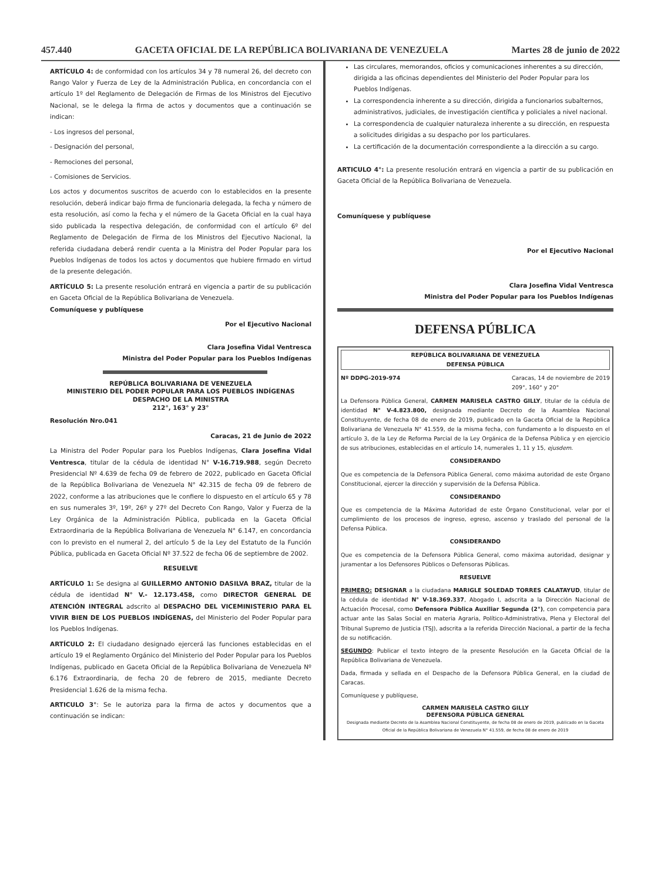457.440 GACETA OFICIAL DE LA REPÚBLICA BOLIVARIANA DE VENEZUELA Martes 28 de junio de 2022
ARTÍCULO 4: de conformidad con los artículos 34 y 78 numeral 26, del decreto con Rango Valor y Fuerza de Ley de la Administración Publica, en concordancia con el artículo 1º del Reglamento de Delegación de Firmas de los Ministros del Ejecutivo Nacional, se le delega la firma de actos y documentos que a continuación se indican:
- Los ingresos del personal,
- Designación del personal,
- Remociones del personal,
- Comisiones de Servicios.
Los actos y documentos suscritos de acuerdo con lo establecidos en la presente resolución, deberá indicar bajo firma de funcionaria delegada, la fecha y número de esta resolución, así como la fecha y el número de la Gaceta Oficial en la cual haya sido publicada la respectiva delegación, de conformidad con el artículo 6º del Reglamento de Delegación de Firma de los Ministros del Ejecutivo Nacional, la referida ciudadana deberá rendir cuenta a la Ministra del Poder Popular para los Pueblos Indígenas de todos los actos y documentos que hubiere firmado en virtud de la presente delegación.
ARTÍCULO 5: La presente resolución entrará en vigencia a partir de su publicación en Gaceta Oficial de la República Bolivariana de Venezuela.
Comuníquese y publíquese
Por el Ejecutivo Nacional
Clara Josefina Vidal Ventresca
Ministra del Poder Popular para los Pueblos Indígenas
REPÚBLICA BOLIVARIANA DE VENEZUELA
MINISTERIO DEL PODER POPULAR PARA LOS PUEBLOS INDÍGENAS
DESPACHO DE LA MINISTRA
212°, 163° y 23°
Resolución Nro.041
Caracas, 21 de Junio de 2022
La Ministra del Poder Popular para los Pueblos Indígenas, Clara Josefina Vidal Ventresca, titular de la cédula de identidad N° V-16.719.988, según Decreto Presidencial Nº 4.639 de fecha 09 de febrero de 2022, publicado en Gaceta Oficial de la República Bolivariana de Venezuela N° 42.315 de fecha 09 de febrero de 2022, conforme a las atribuciones que le confiere lo dispuesto en el artículo 65 y 78 en sus numerales 3º, 19º, 26º y 27º del Decreto Con Rango, Valor y Fuerza de la Ley Orgánica de la Administración Pública, publicada en la Gaceta Oficial Extraordinaria de la República Bolivariana de Venezuela N° 6.147, en concordancia con lo previsto en el numeral 2, del artículo 5 de la Ley del Estatuto de la Función Pública, publicada en Gaceta Oficial Nº 37.522 de fecha 06 de septiembre de 2002.
RESUELVE
ARTÍCULO 1: Se designa al GUILLERMO ANTONIO DASILVA BRAZ, titular de la cédula de identidad N° V.- 12.173.458, como DIRECTOR GENERAL DE ATENCIÓN INTEGRAL adscrito al DESPACHO DEL VICEMINISTERIO PARA EL VIVIR BIEN DE LOS PUEBLOS INDÍGENAS, del Ministerio del Poder Popular para los Pueblos Indígenas.
ARTÍCULO 2: El ciudadano designado ejercerá las funciones establecidas en el artículo 19 el Reglamento Orgánico del Ministerio del Poder Popular para los Pueblos Indígenas, publicado en Gaceta Oficial de la República Bolivariana de Venezuela Nº 6.176 Extraordinaria, de fecha 20 de febrero de 2015, mediante Decreto Presidencial 1.626 de la misma fecha.
ARTICULO 3°: Se le autoriza para la firma de actos y documentos que a continuación se indican:
Las circulares, memorandos, oficios y comunicaciones inherentes a su dirección, dirigida a las oficinas dependientes del Ministerio del Poder Popular para los Pueblos Indígenas.
La correspondencia inherente a su dirección, dirigida a funcionarios subalternos, administrativos, judiciales, de investigación científica y policiales a nivel nacional.
La correspondencia de cualquier naturaleza inherente a su dirección, en respuesta a solicitudes dirigidas a su despacho por los particulares.
La certificación de la documentación correspondiente a la dirección a su cargo.
ARTICULO 4°: La presente resolución entrará en vigencia a partir de su publicación en Gaceta Oficial de la República Bolivariana de Venezuela.
Comuníquese y publíquese
Por el Ejecutivo Nacional
Clara Josefina Vidal Ventresca
Ministra del Poder Popular para los Pueblos Indígenas
DEFENSA PÚBLICA
REPÚBLICA BOLIVARIANA DE VENEZUELA
DEFENSA PÚBLICA
Nº DDPG-2019-974 Caracas, 14 de noviembre de 2019
209°, 160° y 20°
La Defensora Pública General, CARMEN MARISELA CASTRO GILLY, titular de la cédula de identidad N° V-4.823.800, designada mediante Decreto de la Asamblea Nacional Constituyente, de fecha 08 de enero de 2019, publicado en la Gaceta Oficial de la República Bolivariana de Venezuela N° 41.559, de la misma fecha, con fundamento a lo dispuesto en el artículo 3, de la Ley de Reforma Parcial de la Ley Orgánica de la Defensa Pública y en ejercicio de sus atribuciones, establecidas en el artículo 14, numerales 1, 11 y 15, ejusdem.
CONSIDERANDO
Que es competencia de la Defensora Pública General, como máxima autoridad de este Órgano Constitucional, ejercer la dirección y supervisión de la Defensa Pública.
CONSIDERANDO
Que es competencia de la Máxima Autoridad de este Órgano Constitucional, velar por el cumplimiento de los procesos de ingreso, egreso, ascenso y traslado del personal de la Defensa Pública.
CONSIDERANDO
Que es competencia de la Defensora Pública General, como máxima autoridad, designar y juramentar a los Defensores Públicos o Defensoras Públicas.
RESUELVE
PRIMERO: DESIGNAR a la ciudadana MARIGLE SOLEDAD TORRES CALATAYUD, titular de la cédula de identidad N° V-18.369.337, Abogado I, adscrita a la Dirección Nacional de Actuación Procesal, como Defensora Pública Auxiliar Segunda (2°), con competencia para actuar ante las Salas Social en materia Agraria, Político-Administrativa, Plena y Electoral del Tribunal Supremo de Justicia (TSJ), adscrita a la referida Dirección Nacional, a partir de la fecha de su notificación.
SEGUNDO: Publicar el texto íntegro de la presente Resolución en la Gaceta Oficial de la República Bolivariana de Venezuela.
Dada, firmada y sellada en el Despacho de la Defensora Pública General, en la ciudad de Caracas.
Comuníquese y publíquese,
CARMEN MARISELA CASTRO GILLY
DEFENSORA PÚBLICA GENERAL
Designada mediante Decreto de la Asamblea Nacional Constituyente, de fecha 08 de enero de 2019, publicado en la Gaceta Oficial de la República Bolivariana de Venezuela N° 41.559, de fecha 08 de enero de 2019